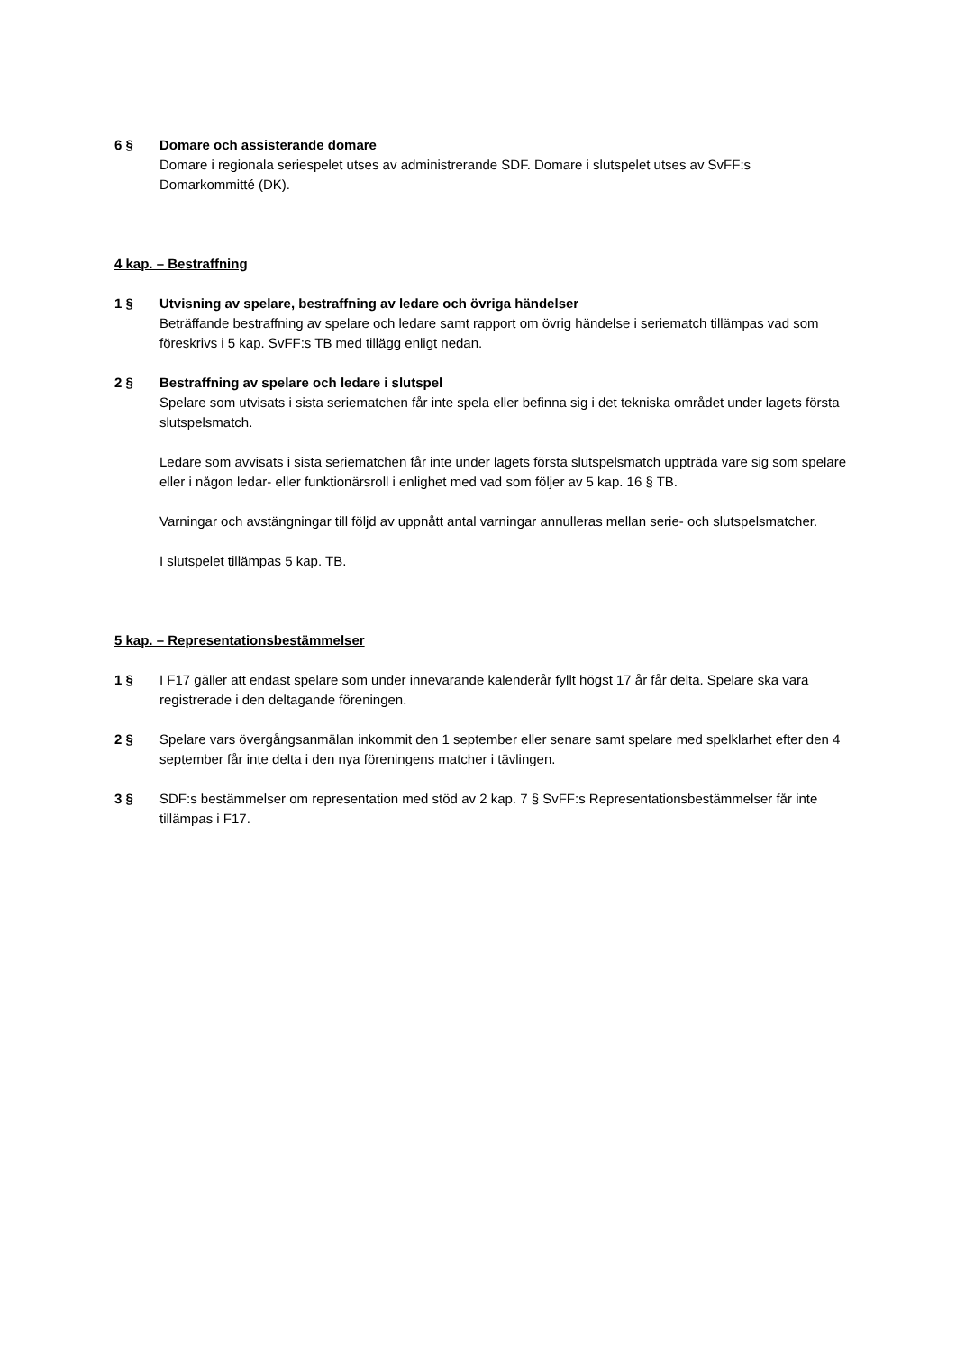6 § Domare och assisterande domare
Domare i regionala seriespelet utses av administrerande SDF. Domare i slutspelet utses av SvFF:s Domarkommitté (DK).
4 kap. – Bestraffning
1 § Utvisning av spelare, bestraffning av ledare och övriga händelser
Beträffande bestraffning av spelare och ledare samt rapport om övrig händelse i seriematch tillämpas vad som föreskrivs i 5 kap. SvFF:s TB med tillägg enligt nedan.
2 § Bestraffning av spelare och ledare i slutspel
Spelare som utvisats i sista seriematchen får inte spela eller befinna sig i det tekniska området under lagets första slutspelsmatch.
Ledare som avvisats i sista seriematchen får inte under lagets första slutspelsmatch uppträda vare sig som spelare eller i någon ledar- eller funktionärsroll i enlighet med vad som följer av 5 kap. 16 § TB.
Varningar och avstängningar till följd av uppnått antal varningar annulleras mellan serie- och slutspelsmatcher.
I slutspelet tillämpas 5 kap. TB.
5 kap. – Representationsbestämmelser
1 § I F17 gäller att endast spelare som under innevarande kalenderår fyllt högst 17 år får delta. Spelare ska vara registrerade i den deltagande föreningen.
2 § Spelare vars övergångsanmälan inkommit den 1 september eller senare samt spelare med spelklarhet efter den 4 september får inte delta i den nya föreningens matcher i tävlingen.
3 § SDF:s bestämmelser om representation med stöd av 2 kap. 7 § SvFF:s Representationsbestämmelser får inte tillämpas i F17.